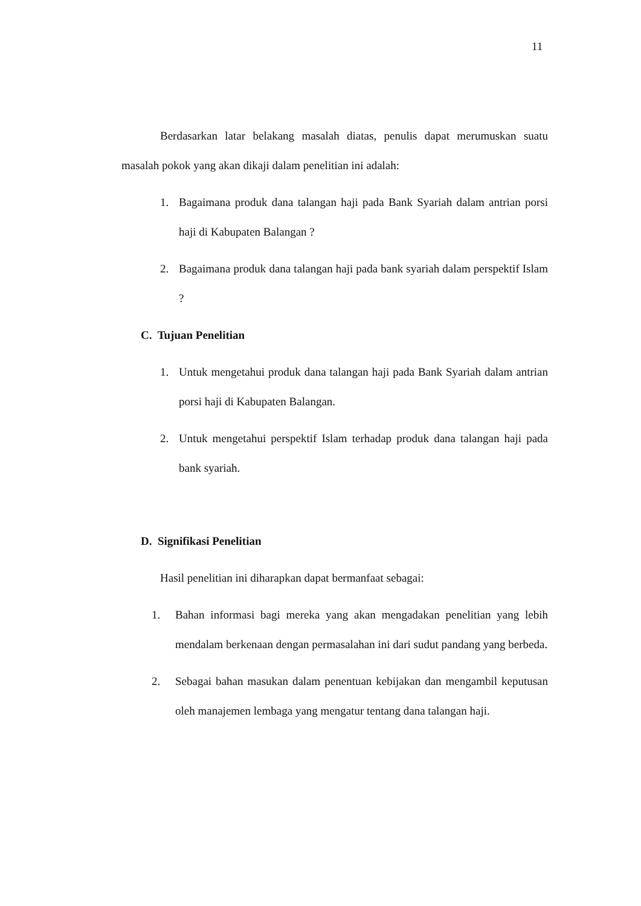11
Berdasarkan latar belakang masalah diatas, penulis dapat merumuskan suatu masalah pokok yang akan dikaji dalam penelitian ini adalah:
1. Bagaimana produk dana talangan haji pada Bank Syariah dalam antrian porsi haji di Kabupaten Balangan ?
2. Bagaimana produk dana talangan haji pada bank syariah dalam perspektif Islam ?
C. Tujuan Penelitian
1. Untuk mengetahui produk dana talangan haji pada Bank Syariah dalam antrian porsi haji di Kabupaten Balangan.
2. Untuk mengetahui perspektif Islam terhadap produk dana talangan haji pada bank syariah.
D. Signifikasi Penelitian
Hasil penelitian ini diharapkan dapat bermanfaat sebagai:
1. Bahan informasi bagi mereka yang akan mengadakan penelitian yang lebih mendalam berkenaan dengan permasalahan ini dari sudut pandang yang berbeda.
2. Sebagai bahan masukan dalam penentuan kebijakan dan mengambil keputusan oleh manajemen lembaga yang mengatur tentang dana talangan haji.